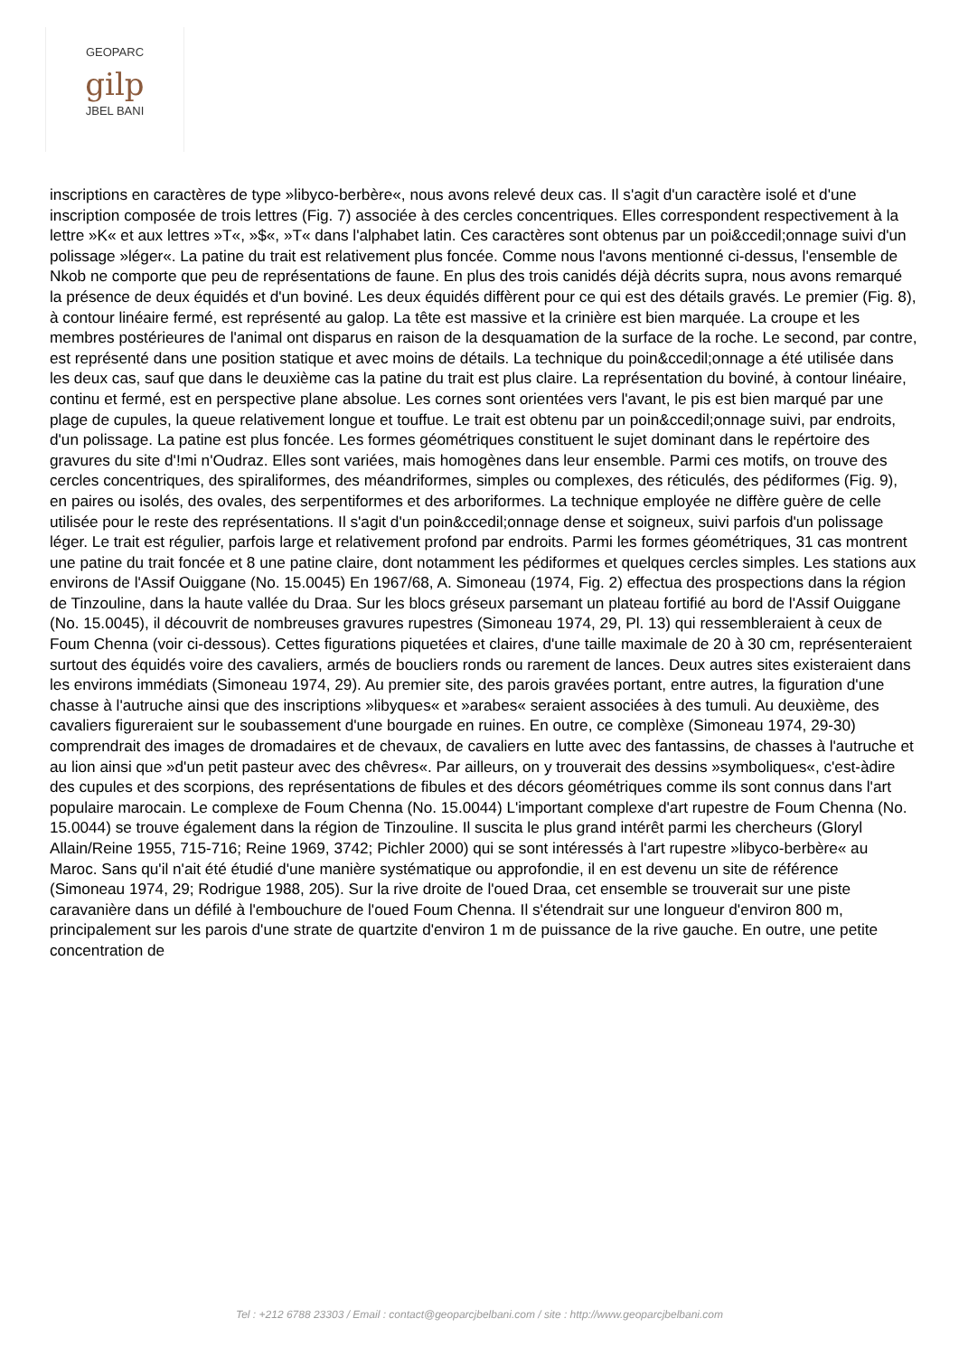GEOPARC
gilp
JBEL BANI
inscriptions en caractères de type »libyco-berbère«, nous avons relevé deux cas. Il s'agit d'un caractère isolé et d'une inscription composée de trois lettres (Fig. 7) associée à des cercles concentriques. Elles correspondent respectivement à la lettre »K« et aux lettres »T«, »$«, »T« dans l'alphabet latin. Ces caractères sont obtenus par un poi&ccedil;onnage suivi d'un polissage »léger«. La patine du trait est relativement plus foncée. Comme nous l'avons mentionné ci-dessus, l'ensemble de Nkob ne comporte que peu de représentations de faune. En plus des trois canidés déjà décrits supra, nous avons remarqué la présence de deux équidés et d'un boviné. Les deux équidés diffèrent pour ce qui est des détails gravés. Le premier (Fig. 8), à contour linéaire fermé, est représenté au galop. La tête est massive et la crinière est bien marquée. La croupe et les membres postérieures de l'animal ont disparus en raison de la desquamation de la surface de la roche. Le second, par contre, est représenté dans une position statique et avec moins de détails. La technique du poin&ccedil;onnage a été utilisée dans les deux cas, sauf que dans le deuxième cas la patine du trait est plus claire. La représentation du boviné, à contour linéaire, continu et fermé, est en perspective plane absolue. Les cornes sont orientées vers l'avant, le pis est bien marqué par une plage de cupules, la queue relativement longue et touffue. Le trait est obtenu par un poin&ccedil;onnage suivi, par endroits, d'un polissage. La patine est plus foncée. Les formes géométriques constituent le sujet dominant dans le repértoire des gravures du site d'!mi n'Oudraz. Elles sont variées, mais homogènes dans leur ensemble. Parmi ces motifs, on trouve des cercles concentriques, des spiraliformes, des méandriformes, simples ou complexes, des réticulés, des pédiformes (Fig. 9), en paires ou isolés, des ovales, des serpentiformes et des arboriformes. La technique employée ne diffère guère de celle utilisée pour le reste des représentations. Il s'agit d'un poin&ccedil;onnage dense et soigneux, suivi parfois d'un polissage léger. Le trait est régulier, parfois large et relativement profond par endroits. Parmi les formes géométriques, 31 cas montrent une patine du trait foncée et 8 une patine claire, dont notamment les pédiformes et quelques cercles simples. Les stations aux environs de l'Assif Ouiggane (No. 15.0045) En 1967/68, A. Simoneau (1974, Fig. 2) effectua des prospections dans la région de Tinzouline, dans la haute vallée du Draa. Sur les blocs gréseux parsemant un plateau fortifié au bord de l'Assif Ouiggane (No. 15.0045), il découvrit de nombreuses gravures rupestres (Simoneau 1974, 29, Pl. 13) qui ressembleraient à ceux de Foum Chenna (voir ci-dessous). Cettes figurations piquetées et claires, d'une taille maximale de 20 à 30 cm, représenteraient surtout des équidés voire des cavaliers, armés de boucliers ronds ou rarement de lances. Deux autres sites existeraient dans les environs immédiats (Simoneau 1974, 29). Au premier site, des parois gravées portant, entre autres, la figuration d'une chasse à l'autruche ainsi que des inscriptions »libyques« et »arabes« seraient associées à des tumuli. Au deuxième, des cavaliers figureraient sur le soubassement d'une bourgade en ruines. En outre, ce complèxe (Simoneau 1974, 29-30) comprendrait des images de dromadaires et de chevaux, de cavaliers en lutte avec des fantassins, de chasses à l'autruche et au lion ainsi que »d'un petit pasteur avec des chêvres«. Par ailleurs, on y trouverait des dessins »symboliques«, c'est-àdire des cupules et des scorpions, des représentations de fibules et des décors géométriques comme ils sont connus dans l'art populaire marocain. Le complexe de Foum Chenna (No. 15.0044) L'important complexe d'art rupestre de Foum Chenna (No. 15.0044) se trouve également dans la région de Tinzouline. Il suscita le plus grand intérêt parmi les chercheurs (Gloryl Allain/Reine 1955, 715-716; Reine 1969, 3742; Pichler 2000) qui se sont intéressés à l'art rupestre »libyco-berbère« au Maroc. Sans qu'il n'ait été étudié d'une manière systématique ou approfondie, il en est devenu un site de référence (Simoneau 1974, 29; Rodrigue 1988, 205). Sur la rive droite de l'oued Draa, cet ensemble se trouverait sur une piste caravanière dans un défilé à l'embouchure de l'oued Foum Chenna. Il s'étendrait sur une longueur d'environ 800 m, principalement sur les parois d'une strate de quartzite d'environ 1 m de puissance de la rive gauche. En outre, une petite concentration de
Tel : +212 6788 23303 / Email : contact@geoparcjbelbani.com / site : http://www.geoparcjbelbani.com